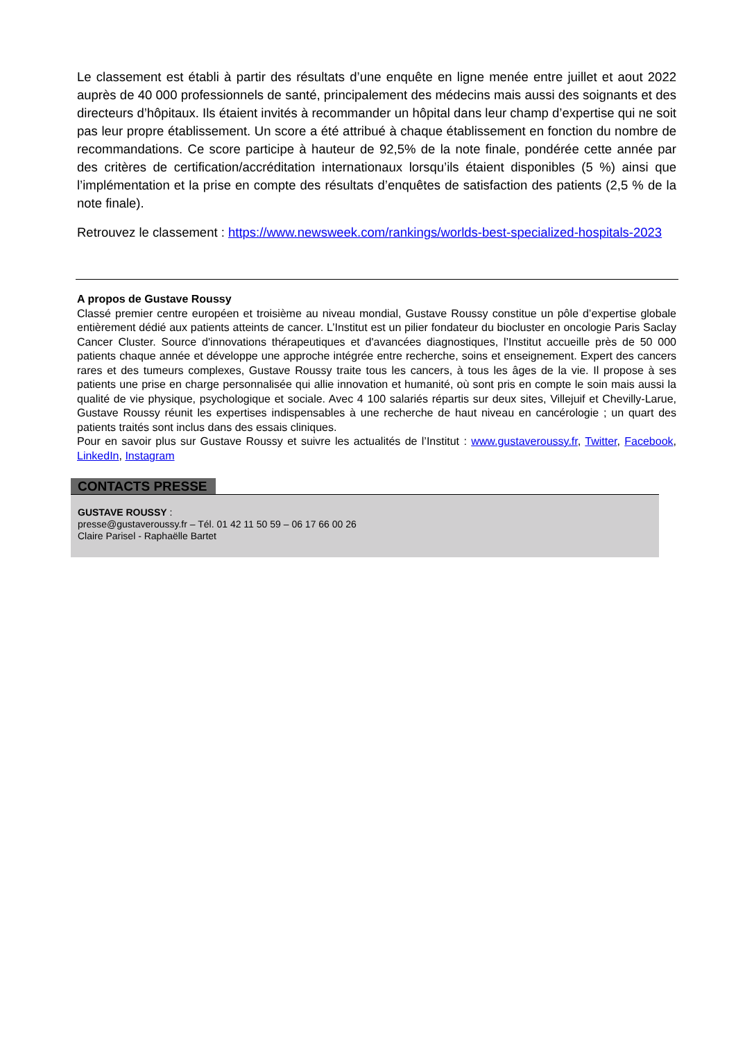Le classement est établi à partir des résultats d’une enquête en ligne menée entre juillet et aout 2022 auprès de 40 000 professionnels de santé, principalement des médecins mais aussi des soignants et des directeurs d’hôpitaux. Ils étaient invités à recommander un hôpital dans leur champ d’expertise qui ne soit pas leur propre établissement. Un score a été attribué à chaque établissement en fonction du nombre de recommandations. Ce score participe à hauteur de 92,5% de la note finale, pondérée cette année par des critères de certification/accréditation internationaux lorsqu’ils étaient disponibles (5 %) ainsi que l’implémentation et la prise en compte des résultats d’enquêtes de satisfaction des patients (2,5 % de la note finale).
Retrouvez le classement : https://www.newsweek.com/rankings/worlds-best-specialized-hospitals-2023
A propos de Gustave Roussy
Classé premier centre européen et troisième au niveau mondial, Gustave Roussy constitue un pôle d’expertise globale entièrement dédié aux patients atteints de cancer. L’Institut est un pilier fondateur du biocluster en oncologie Paris Saclay Cancer Cluster. Source d'innovations thérapeutiques et d'avancées diagnostiques, l’Institut accueille près de 50 000 patients chaque année et développe une approche intégrée entre recherche, soins et enseignement. Expert des cancers rares et des tumeurs complexes, Gustave Roussy traite tous les cancers, à tous les âges de la vie. Il propose à ses patients une prise en charge personnalisée qui allie innovation et humanité, où sont pris en compte le soin mais aussi la qualité de vie physique, psychologique et sociale. Avec 4 100 salariés répartis sur deux sites, Villejuif et Chevilly-Larue, Gustave Roussy réunit les expertises indispensables à une recherche de haut niveau en cancérologie ; un quart des patients traités sont inclus dans des essais cliniques.
Pour en savoir plus sur Gustave Roussy et suivre les actualités de l’Institut : www.gustaveroussy.fr, Twitter, Facebook, LinkedIn, Instagram
CONTACTS PRESSE
GUSTAVE ROUSSY :
presse@gustaveroussy.fr – Tél. 01 42 11 50 59 – 06 17 66 00 26
Claire Parisel - Raphaëlle Bartet